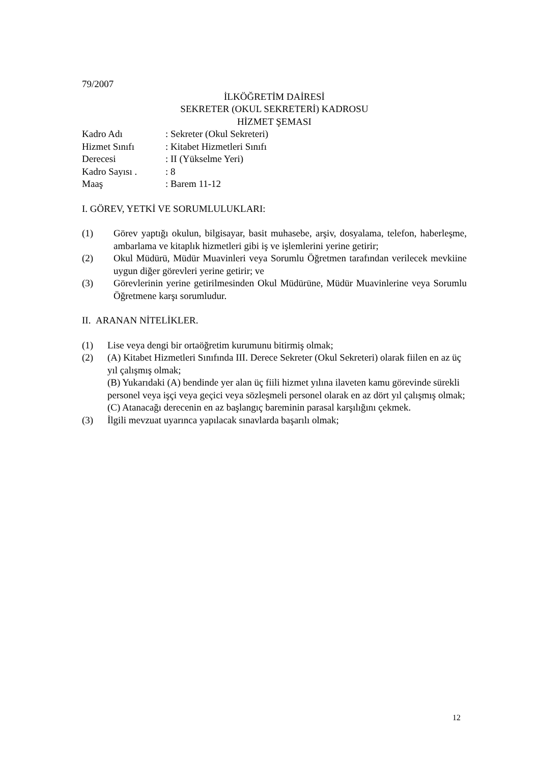79/2007
İLKÖĞRETİM DAİRESİ
SEKRETER (OKUL SEKRETERİ) KADROSU
HİZMET ŞEMASI
Kadro Adı: Sekreter (Okul Sekreteri)
Hizmet Sınıfı: Kitabet Hizmetleri Sınıfı
Derecesi: II (Yükselme Yeri)
Kadro Sayısı .: 8
Maaş: Barem 11-12
I. GÖREV, YETKİ VE SORUMLULUKLARI:
(1) Görev yaptığı okulun, bilgisayar, basit muhasebe, arşiv, dosyalama, telefon, haberleşme, ambarlama ve kitaplık hizmetleri gibi iş ve işlemlerini yerine getirir;
(2) Okul Müdürü, Müdür Muavinleri veya Sorumlu Öğretmen tarafından verilecek mevkiine uygun diğer görevleri yerine getirir; ve
(3) Görevlerinin yerine getirilmesinden Okul Müdürüne, Müdür Muavinlerine veya Sorumlu Öğretmene karşı sorumludur.
II. ARANAN NİTELİKLER.
(1) Lise veya dengi bir ortaöğretim kurumunu bitirmiş olmak;
(2) (A) Kitabet Hizmetleri Sınıfında III. Derece Sekreter (Okul Sekreteri) olarak fiilen en az üç yıl çalışmış olmak;
(B) Yukarıdaki (A) bendinde yer alan üç fiili hizmet yılına ilaveten kamu görevinde sürekli personel veya işçi veya geçici veya sözleşmeli personel olarak en az dört yıl çalışmış olmak;
(C) Atanacağı derecenin en az başlangıç bareminin parasal karşılığını çekmek.
(3) İlgili mevzuat uyarınca yapılacak sınavlarda başarılı olmak;
12